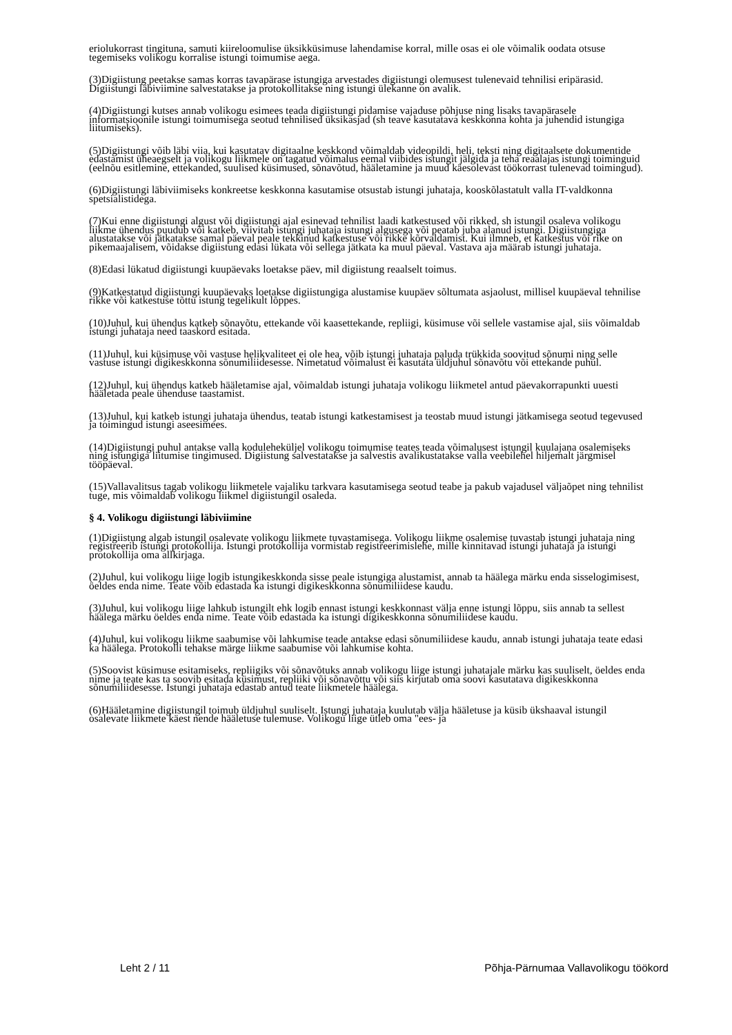eriolukorrast tingituna, samuti kiireloomulise üksikküsimuse lahendamise korral, mille osas ei ole võimalik oodata otsuse tegemiseks volikogu korralise istungi toimumise aega.
(3)Digiistung peetakse samas korras tavapärase istungiga arvestades digiistungi olemusest tulenevaid tehnilisi eripärasid. Digiistungi läbiviimine salvestatakse ja protokollitakse ning istungi ülekanne on avalik.
(4)Digiistungi kutses annab volikogu esimees teada digiistungi pidamise vajaduse põhjuse ning lisaks tavapärasele informatsioonile istungi toimumisega seotud tehnilised üksikasjad (sh teave kasutatava keskkonna kohta ja juhendid istungiga liitumiseks).
(5)Digiistungi võib läbi viia, kui kasutatav digitaalne keskkond võimaldab videopildi, heli, teksti ning digitaalsete dokumentide edastamist üheaegselt ja volikogu liikmele on tagatud võimalus eemal viibides istungit jälgida ja teha reaalajas istungi toiminguid (eelnõu esitlemine, ettekanded, suulised küsimused, sõnavõtud, hääletamine ja muud käesolevast töökorrast tulenevad toimingud).
(6)Digiistungi läbiviimiseks konkreetse keskkonna kasutamise otsustab istungi juhataja, kooskõlastatult valla IT-valdkonna spetsialistidega.
(7)Kui enne digiistungi algust või digiistungi ajal esinevad tehnilist laadi katkestused või rikked, sh istungil osaleva volikogu liikme ühendus puudub või katkeb, viivitab istungi juhataja istungi algusega või peatab juba alanud istungi. Digiistungiga alustatakse või jätkatakse samal päeval peale tekkinud katkestuse või rikke kõrvaldamist. Kui ilmneb, et katkestus või rike on pikemaajalisem, võidakse digiistung edasi lükata või sellega jätkata ka muul päeval. Vastava aja määrab istungi juhataja.
(8)Edasi lükatud digiistungi kuupäevaks loetakse päev, mil digiistung reaalselt toimus.
(9)Katkestatud digiistungi kuupäevaks loetakse digiistungiga alustamise kuupäev sõltumata asjaolust, millisel kuupäeval tehnilise rikke või katkestuse tõttu istung tegelikult lõppes.
(10)Juhul, kui ühendus katkeb sõnavõtu, ettekande või kaasettekande, repliigi, küsimuse või sellele vastamise ajal, siis võimaldab istungi juhataja need taaskord esitada.
(11)Juhul, kui küsimuse või vastuse helikvaliteet ei ole hea, võib istungi juhataja paluda trükkida soovitud sõnumi ning selle vastuse istungi digikeskkonna sõnumiliidesesse. Nimetatud võimalust ei kasutata üldjuhul sõnavõtu või ettekande puhul.
(12)Juhul, kui ühendus katkeb hääletamise ajal, võimaldab istungi juhataja volikogu liikmetel antud päevakorrapunkti uuesti hääletada peale ühenduse taastamist.
(13)Juhul, kui katkeb istungi juhataja ühendus, teatab istungi katkestamisest ja teostab muud istungi jätkamisega seotud tegevused ja toimingud istungi aseesimees.
(14)Digiistungi puhul antakse valla koduleheküljel volikogu toimumise teates teada võimalusest istungil kuulajana osalemiseks ning istungiga liitumise tingimused. Digiistung salvestatakse ja salvestis avalikustatakse valla veebilehel hiljemalt järgmisel tööpäeval.
(15)Vallavalitsus tagab volikogu liikmetele vajaliku tarkvara kasutamisega seotud teabe ja pakub vajadusel väljaõpet ning tehnilist tuge, mis võimaldab volikogu liikmel digiistungil osaleda.
§ 4. Volikogu digiistungi läbiviimine
(1)Digiistung algab istungil osalevate volikogu liikmete tuvastamisega. Volikogu liikme osalemise tuvastab istungi juhataja ning registreerib istungi protokollija. Istungi protokollija vormistab registreerimislehe, mille kinnitavad istungi juhataja ja istungi protokollija oma allkirjaga.
(2)Juhul, kui volikogu liige logib istungikeskkonda sisse peale istungiga alustamist, annab ta häälega märku enda sisselogimisest, öeldes enda nime. Teate võib edastada ka istungi digikeskkonna sõnumiliidese kaudu.
(3)Juhul, kui volikogu liige lahkub istungilt ehk logib ennast istungi keskkonnast välja enne istungi lõppu, siis annab ta sellest häälega märku öeldes enda nime. Teate võib edastada ka istungi digikeskkonna sõnumiliidese kaudu.
(4)Juhul, kui volikogu liikme saabumise või lahkumise teade antakse edasi sõnumiliidese kaudu, annab istungi juhataja teate edasi ka häälega. Protokolli tehakse märge liikme saabumise või lahkumise kohta.
(5)Soovist küsimuse esitamiseks, repliigiks või sõnavõtuks annab volikogu liige istungi juhatajale märku kas suuliselt, öeldes enda nime ja teate kas ta soovib esitada küsimust, repliiki või sõnavõttu või siis kirjutab oma soovi kasutatava digikeskkonna sõnumiliidesesse. Istungi juhataja edastab antud teate liikmetele häälega.
(6)Hääletamine digiistungil toimub üldjuhul suuliselt. Istungi juhataja kuulutab välja hääletuse ja küsib ükshaaval istungil osalevate liikmete käest nende hääletuse tulemuse. Volikogu liige ütleb oma "ees- ja
Leht 2 / 11 Põhja-Pärnumaa Vallavolikogu töökord